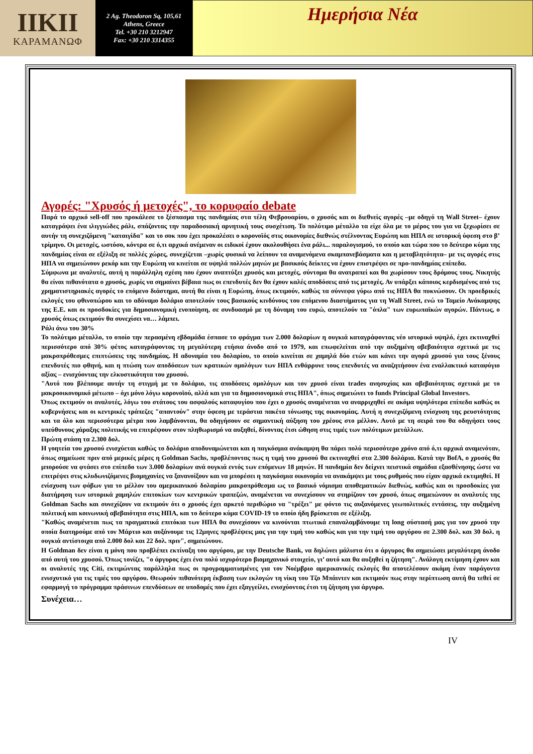IIKII
ΚΑΡΑΜΑΝΩΦ
2 Ag. Theodoron Sq, 105,61
Athens, Greece
Tel. +30 210 3212947
Fax: +30 210 3314355
Ημερήσια Νέα
Αγορές: "Χρυσός ή μετοχές", το κορυφαίο debate
Παρά το αρχικό sell-off που προκάλεσε το ξέσπασμα της πανδημίας στα τέλη Φεβρουαρίου, ο χρυσός και οι διεθνείς αγορές –με οδηγό τη Wall Street– έχουν καταγράψει ένα ιλιγγιώδες ράλι, σπάζοντας την παραδοσιακή αρνητική τους συσχέτιση. Το πολύτιμο μέταλλο τα είχε όλα με το μέρος του για να ξεχωρίσει σε αυτήν τη συνεχιζόμενη "καταιγίδα" και το σοκ που έχει προκαλέσει ο κορονοϊός στις οικονομίες διεθνώς στέλνοντας Ευρώπη και ΗΠΑ σε ιστορική ύφεση στο β’ τρίμηνο. Οι μετοχές, ωστόσο, κόντρα σε ό,τι αρχικά ανέμεναν οι ειδικοί έχουν ακολουθήσει ένα ράλι... παραλογισμού, το οποίο και τώρα που το δεύτερο κύμα της πανδημίας είναι σε εξέλιξη σε πολλές χώρες, συνεχίζεται –χωρίς φυσικά να λείπουν τα αναμενόμενα σκαμπανεβάσματα και η μεταβλητότητα– με τις αγορές στις ΗΠΑ να σημειώνουν ρεκόρ και την Ευρώπη να κινείται σε υψηλά πολλών μηνών με βασικούς δείκτες να έχουν επιστρέψει σε προ-πανδημίας επίπεδα.
Σύμφωνα με αναλυτές, αυτή η παράλληλη σχέση που έχουν αναπτύξει χρυσός και μετοχές, σύντομα θα ανατραπεί και θα χωρίσουν τους δρόμους τους. Νικητής θα είναι πιθανότατα ο χρυσός, χωρίς να σημαίνει βέβαια πως οι επενδυτές δεν θα έχουν καλές αποδόσεις από τις μετοχές. Αν υπάρξει κάποιος κερδισμένος από τις χρηματιστηριακές αγορές το επόμενο διάστημα, αυτή θα είναι η Ευρώπη, όπως εκτιμούν, καθώς τα σύννεφα γύρω από τις ΗΠΑ θα πυκνώσουν. Οι προεδρικές εκλογές του φθινοπώρου και το αδύναμο δολάριο αποτελούν τους βασικούς κινδύνους του επόμενου διαστήματος για τη Wall Street, ενώ το Ταμείο Ανάκαμψης της Ε.Ε. και οι προσδοκίες για δημοσιονομική ενοποίηση, σε συνδυασμό με τη δύναμη του ευρώ, αποτελούν τα "όπλα" των ευρωπαϊκών αγορών. Πάντως, ο χρυσός όπως εκτιμούν θα συνεχίσει να… λάμπει.
Ράλι άνω του 30%
Το πολύτιμο μέταλλο, το οποίο την περασμένη εβδομάδα έσπασε το φράγμα των 2.000 δολαρίων η ουγκιά καταγράφοντας νέο ιστορικό υψηλό, έχει εκτιναχθεί περισσότερο από 30% φέτος καταγράφοντας τη μεγαλύτερη ετήσια άνοδο από το 1979, και επωφελείται από την αυξημένη αβεβαιότητα σχετικά με τις μακροπρόθεσμες επιπτώσεις της πανδημίας. Η αδυναμία του δολαρίου, το οποίο κινείται σε χαμηλά δύο ετών και κάνει την αγορά χρυσού για τους ξένους επενδυτές πιο φθηνή, και η πτώση των αποδόσεων των κρατικών ομολόγων των ΗΠΑ ενθάρρυνε τους επενδυτές να αναζητήσουν ένα εναλλακτικό καταφύγιο αξίας – ενισχύοντας την ελκυστικότητα του χρυσού.
"Αυτό που βλέπουμε αυτήν τη στιγμή με το δολάριο, τις αποδόσεις ομολόγων και τον χρυσό είναι trades ανησυχίας και αβεβαιότητας σχετικά με το μακροοικονομικό μέτωπο – όχι μόνο λόγω κορονοϊού, αλλά και για τα δημοσιονομικά στις ΗΠΑ", όπως σημειώνει το funds Principal Global Investors.
Όπως εκτιμούν οι αναλυτές, λόγω του στάτους του ασφαλούς καταφυγίου που έχει ο χρυσός αναμένεται να αναρριχηθεί σε ακόμα υψηλότερα επίπεδα καθώς οι κυβερνήσεις και οι κεντρικές τράπεζες "απαντούν" στην ύφεση με τεράστια πακέτα τόνωσης της οικονομίας. Αυτή η συνεχιζόμενη ενίσχυση της ρευστότητας και τα όλο και περισσότερα μέτρα που λαμβάνονται, θα οδηγήσουν σε σημαντική αύξηση του χρέους στο μέλλον. Αυτό με τη σειρά του θα οδηγήσει τους υπεύθυνους χάραξης πολιτικής να επιτρέψουν στον πληθωρισμό να αυξηθεί, δίνοντας έτσι ώθηση στις τιμές των πολύτιμων μετάλλων.
Πρώτη στάση τα 2.300 δολ.
Η γοητεία του χρυσού ενισχύεται καθώς το δολάριο αποδυναμώνεται και η παγκόσμια ανάκαμψη θα πάρει πολύ περισσότερο χρόνο από ό,τι αρχικά αναμενόταν, όπως σημείωσε πριν από μερικές μέρες η Goldman Sachs, προβλέποντας πως η τιμή του χρυσού θα εκτιναχθεί στα 2.300 δολάρια. Κατά την BofA, ο χρυσός θα μπορούσε να φτάσει στο επίπεδο των 3.000 δολαρίων ανά ουγκιά εντός των επόμενων 18 μηνών. Η πανδημία δεν δείχνει πειστικά σημάδια εξασθένησης ώστε να επιτρέψει στις κλυδωνιζόμενες βιομηχανίες να ξανανοίξουν και να μπορέσει η παγκόσμια οικονομία να ανακάμψει με τους ρυθμούς που είχαν αρχικά εκτιμηθεί. Η ενίσχυση των φόβων για το μέλλον του αμερικανικού δολαρίου μακροπρόθεσμα ως το βασικό νόμισμα αποθεματικών διεθνώς, καθώς και οι προσδοκίες για διατήρηση των ιστορικά χαμηλών επιτοκίων των κεντρικών τραπεζών, αναμένεται να συνεχίσουν να στηρίζουν τον χρυσό, όπως σημειώνουν οι αναλυτές της Goldman Sachs και συνεχίζουν να εκτιμούν ότι ο χρυσός έχει αρκετό περιθώριο να "τρέξει" με φόντο τις αυξανόμενες γεωπολιτικές εντάσεις, την αυξημένη πολιτική και κοινωνική αβεβαιότητα στις ΗΠΑ, και το δεύτερο κύμα COVID-19 το οποίο ήδη βρίσκεται σε εξέλιξη.
"Καθώς αναμένεται πως τα πραγματικά επιτόκια των ΗΠΑ θα συνεχίσουν να κινούνται πτωτικά επαναλαμβάνουμε τη long σύστασή μας για τον χρυσό την οποία διατηρούμε από τον Μάρτιο και αυξάνουμε τις 12μηνες προβλέψεις μας για την τιμή του καθώς και για την τιμή του αργύρου σε 2.300 δολ. και 30 δολ. η ουγκιά αντίστοιχα από 2.000 δολ και 22 δολ. πριν", σημειώνουν.
Η Goldman δεν είναι η μόνη που προβλέπει εκτίναξη του αργύρου, με την Deutsche Bank, να δηλώνει μάλιστα ότι ο άργυρος θα σημειώσει μεγαλύτερη άνοδο από αυτή του χρυσού. Όπως τονίζει, "ο άργυρος έχει ένα πολύ ισχυρότερο βιομηχανικό στοιχείο, γι’ αυτό και θα αυξηθεί η ζήτηση". Ανάλογη εκτίμηση έχουν και οι αναλυτές της Citi, εκτιμώντας παράλληλα πως οι προγραμματισμένες για τον Νοέμβριο αμερικανικές εκλογές θα αποτελέσουν ακόμη έναν παράγοντα ενισχυτικό για τις τιμές του αργύρου. Θεωρούν πιθανότερη έκβαση των εκλογών τη νίκη του Τζο Μπάιντεν και εκτιμούν πως στην περίπτωση αυτή θα τεθεί σε εφαρμογή το πρόγραμμα πράσινων επενδύσεων σε υποδομές που έχει εξαγγείλει, ενισχύοντας έτσι τη ζήτηση για άργυρο.
Συνέχεια…
IV